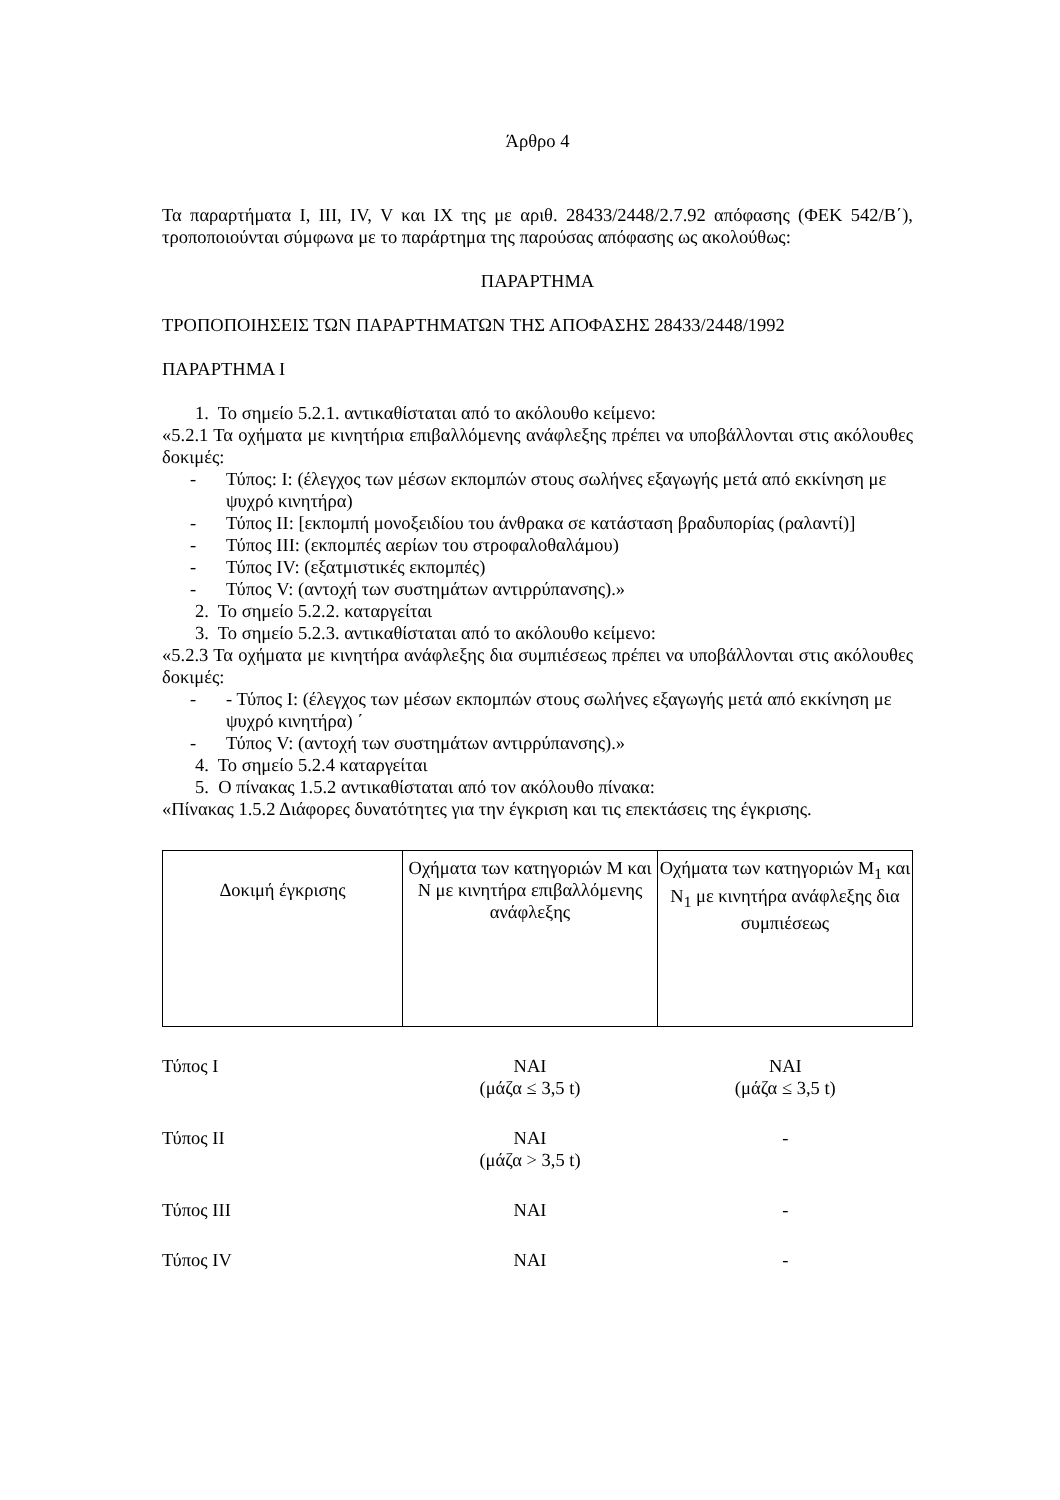Άρθρο 4
Τα παραρτήματα I, III, IV, V και IX της με αριθ. 28433/2448/2.7.92 απόφασης (ΦΕΚ 542/Β΄), τροποποιούνται σύμφωνα με το παράρτημα της παρούσας απόφασης ως ακολούθως:
ΠΑΡΑΡΤΗΜΑ
ΤΡΟΠΟΠΟΙΗΣΕΙΣ ΤΩΝ ΠΑΡΑΡΤΗΜΑΤΩΝ ΤΗΣ ΑΠΟΦΑΣΗΣ 28433/2448/1992
ΠΑΡΑΡΤΗΜΑ Ι
1. Το σημείο 5.2.1. αντικαθίσταται από το ακόλουθο κείμενο:
«5.2.1 Τα οχήματα με κινητήρια επιβαλλόμενης ανάφλεξης πρέπει να υποβάλλονται στις ακόλουθες δοκιμές:
- Τύπος: Ι: (έλεγχος των μέσων εκπομπών στους σωλήνες εξαγωγής μετά από εκκίνηση με ψυχρό κινητήρα)
- Τύπος ΙΙ: [εκπομπή μονοξειδίου του άνθρακα σε κατάσταση βραδυπορίας (ραλαντί)]
- Τύπος ΙΙΙ: (εκπομπές αερίων του στροφαλοθαλάμου)
- Τύπος ΙV: (εξατμιστικές εκπομπές)
- Τύπος V: (αντοχή των συστημάτων αντιρρύπανσης).»
2. Το σημείο 5.2.2. καταργείται
3. Το σημείο 5.2.3. αντικαθίσταται από το ακόλουθο κείμενο:
«5.2.3 Τα οχήματα με κινητήρα ανάφλεξης δια συμπιέσεως πρέπει να υποβάλλονται στις ακόλουθες δοκιμές:
- - Τύπος Ι: (έλεγχος των μέσων εκπομπών στους σωλήνες εξαγωγής μετά από εκκίνηση με ψυχρό κινητήρα) ΄
- Τύπος V: (αντοχή των συστημάτων αντιρρύπανσης).»
4. Το σημείο 5.2.4 καταργείται
5. Ο πίνακας 1.5.2 αντικαθίσταται από τον ακόλουθο πίνακα:
«Πίνακας 1.5.2 Διάφορες δυνατότητες για την έγκριση και τις επεκτάσεις της έγκρισης.
| Δοκιμή έγκρισης | Οχήματα των κατηγοριών Μ και Ν με κινητήρα επιβαλλόμενης ανάφλεξης | Οχήματα των κατηγοριών Μ<sub>1</sub> και Ν<sub>1</sub> με κινητήρα ανάφλεξης δια συμπιέσεως |
| Τύπος Ι | ΝΑΙ (μάζα ≤ 3,5 t) | ΝΑΙ (μάζα ≤ 3,5 t) |
| Τύπος ΙΙ | ΝΑΙ (μάζα > 3,5 t) | - |
| Τύπος ΙΙΙ | ΝΑΙ | - |
| Τύπος IV | ΝΑΙ | - |